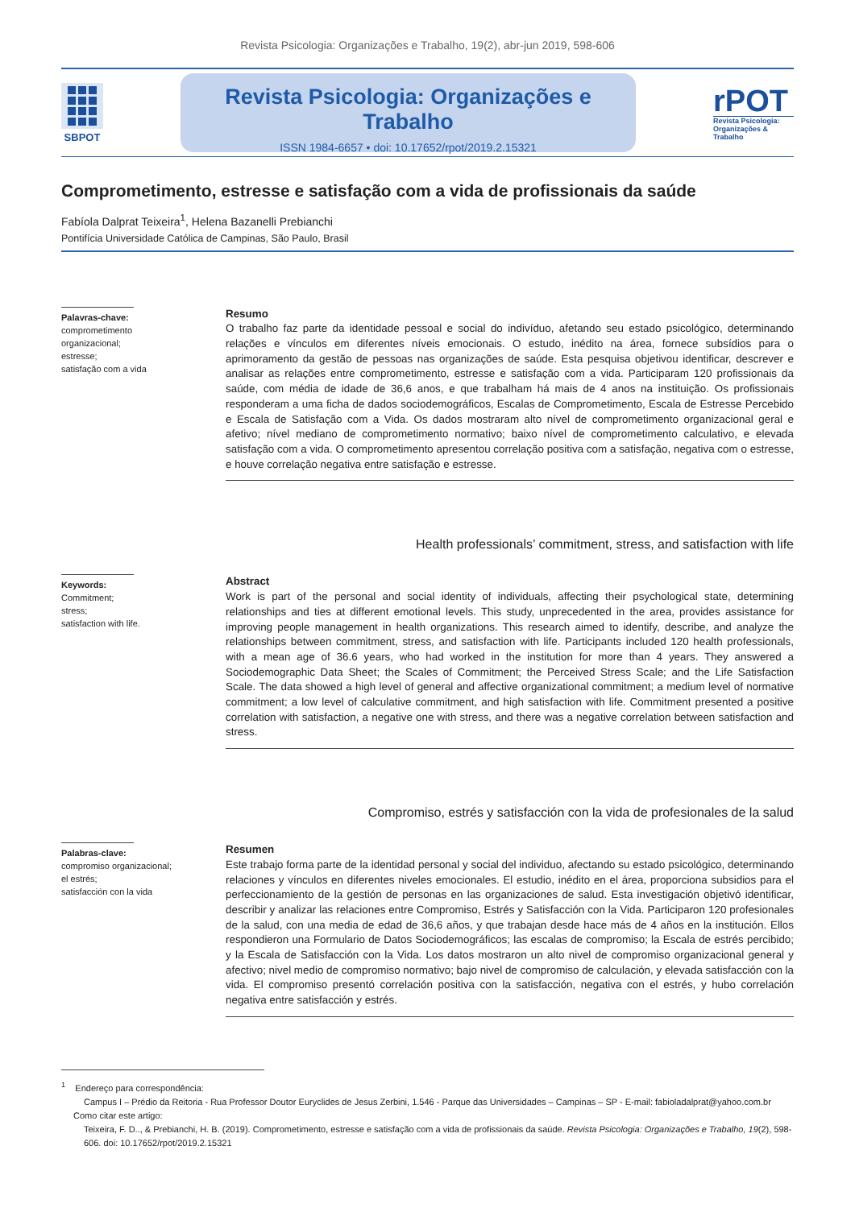Revista Psicologia: Organizações e Trabalho, 19(2), abr-jun 2019, 598-606
SBPOT
Revista Psicologia: Organizações e Trabalho
ISSN 1984-6657 • doi: 10.17652/rpot/2019.2.15321
rPOT
Revista Psicologia: Organizações & Trabalho
Comprometimento, estresse e satisfação com a vida de profissionais da saúde
Fabíola Dalprat Teixeira<sup>1</sup>, Helena Bazanelli Prebianchi
Pontifícia Universidade Católica de Campinas, São Paulo, Brasil
Palavras-chave:
comprometimento
organizacional;
estresse;
satisfação com a vida
Resumo
O trabalho faz parte da identidade pessoal e social do indivíduo, afetando seu estado psicológico, determinando relações e vínculos em diferentes níveis emocionais. O estudo, inédito na área, fornece subsídios para o aprimoramento da gestão de pessoas nas organizações de saúde. Esta pesquisa objetivou identificar, descrever e analisar as relações entre comprometimento, estresse e satisfação com a vida. Participaram 120 profissionais da saúde, com média de idade de 36,6 anos, e que trabalham há mais de 4 anos na instituição. Os profissionais responderam a uma ficha de dados sociodemográficos, Escalas de Comprometimento, Escala de Estresse Percebido e Escala de Satisfação com a Vida. Os dados mostraram alto nível de comprometimento organizacional geral e afetivo; nível mediano de comprometimento normativo; baixo nível de comprometimento calculativo, e elevada satisfação com a vida. O comprometimento apresentou correlação positiva com a satisfação, negativa com o estresse, e houve correlação negativa entre satisfação e estresse.
Health professionals’ commitment, stress, and satisfaction with life
Keywords:
Commitment;
stress;
satisfaction with life.
Abstract
Work is part of the personal and social identity of individuals, affecting their psychological state, determining relationships and ties at different emotional levels. This study, unprecedented in the area, provides assistance for improving people management in health organizations. This research aimed to identify, describe, and analyze the relationships between commitment, stress, and satisfaction with life. Participants included 120 health professionals, with a mean age of 36.6 years, who had worked in the institution for more than 4 years. They answered a Sociodemographic Data Sheet; the Scales of Commitment; the Perceived Stress Scale; and the Life Satisfaction Scale. The data showed a high level of general and affective organizational commitment; a medium level of normative commitment; a low level of calculative commitment, and high satisfaction with life. Commitment presented a positive correlation with satisfaction, a negative one with stress, and there was a negative correlation between satisfaction and stress.
Compromiso, estrés y satisfacción con la vida de profesionales de la salud
Palabras-clave:
compromiso organizacional;
el estrés;
satisfacción con la vida
Resumen
Este trabajo forma parte de la identidad personal y social del individuo, afectando su estado psicológico, determinando relaciones y vínculos en diferentes niveles emocionales. El estudio, inédito en el área, proporciona subsidios para el perfeccionamiento de la gestión de personas en las organizaciones de salud. Esta investigación objetivó identificar, describir y analizar las relaciones entre Compromiso, Estrés y Satisfacción con la Vida. Participaron 120 profesionales de la salud, con una media de edad de 36,6 años, y que trabajan desde hace más de 4 años en la institución. Ellos respondieron una Formulario de Datos Sociodemográficos; las escalas de compromiso; la Escala de estrés percibido; y la Escala de Satisfacción con la Vida. Los datos mostraron un alto nivel de compromiso organizacional general y afectivo; nivel medio de compromiso normativo; bajo nivel de compromiso de calculación, y elevada satisfacción con la vida. El compromiso presentó correlación positiva con la satisfacción, negativa con el estrés, y hubo correlación negativa entre satisfacción y estrés.
<sup>1</sup> Endereço para correspondência:
Campus I – Prédio da Reitoria - Rua Professor Doutor Euryclides de Jesus Zerbini, 1.546 - Parque das Universidades – Campinas – SP - E-mail: fabioladalprat@yahoo.com.br
Como citar este artigo:
Teixeira, F. D.., & Prebianchi, H. B. (2019). Comprometimento, estresse e satisfação com a vida de profissionais da saúde. Revista Psicologia: Organizações e Trabalho, 19(2), 598-606. doi: 10.17652/rpot/2019.2.15321